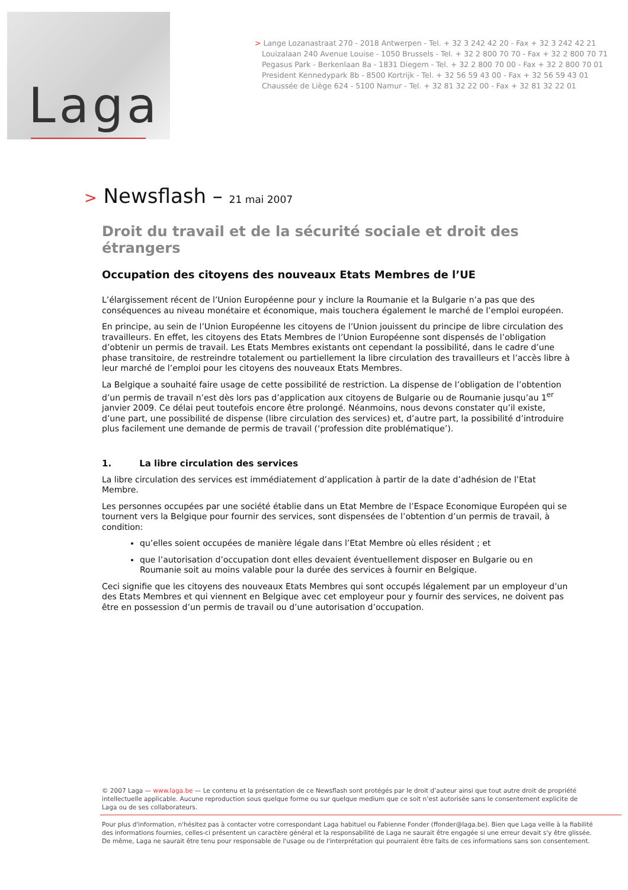Laga
> Lange Lozanastraat 270 - 2018 Antwerpen - Tel. + 32 3 242 42 20 - Fax + 32 3 242 42 21
Louizalaan 240 Avenue Louise - 1050 Brussels - Tel. + 32 2 800 70 70 - Fax + 32 2 800 70 71
Pegasus Park - Berkenlaan 8a - 1831 Diegem - Tel. + 32 2 800 70 00 - Fax + 32 2 800 70 01
President Kennedypark 8b - 8500 Kortrijk - Tel. + 32 56 59 43 00 - Fax + 32 56 59 43 01
Chaussée de Liège 624 - 5100 Namur - Tel. + 32 81 32 22 00 - Fax + 32 81 32 22 01
> Newsflash – 21 mai 2007
Droit du travail et de la sécurité sociale et droit des étrangers
Occupation des citoyens des nouveaux Etats Membres de l’UE
L’élargissement récent de l’Union Européenne pour y inclure la Roumanie et la Bulgarie n’a pas que des conséquences au niveau monétaire et économique, mais touchera également le marché de l’emploi européen.
En principe, au sein de l’Union Européenne les citoyens de l’Union jouissent du principe de libre circulation des travailleurs. En effet, les citoyens des Etats Membres de l’Union Européenne sont dispensés de l’obligation d’obtenir un permis de travail. Les Etats Membres existants ont cependant la possibilité, dans le cadre d’une phase transitoire, de restreindre totalement ou partiellement la libre circulation des travailleurs et l’accès libre à leur marché de l’emploi pour les citoyens des nouveaux Etats Membres.
La Belgique a souhaité faire usage de cette possibilité de restriction. La dispense de l’obligation de l’obtention d’un permis de travail n’est dès lors pas d’application aux citoyens de Bulgarie ou de Roumanie jusqu’au 1<sup>er</sup> janvier 2009. Ce délai peut toutefois encore être prolongé. Néanmoins, nous devons constater qu’il existe, d’une part, une possibilité de dispense (libre circulation des services) et, d’autre part, la possibilité d’introduire plus facilement une demande de permis de travail (‘profession dite problématique’).
1. La libre circulation des services
La libre circulation des services est immédiatement d’application à partir de la date d’adhésion de l’Etat Membre.
Les personnes occupées par une société établie dans un Etat Membre de l’Espace Economique Européen qui se tournent vers la Belgique pour fournir des services, sont dispensées de l’obtention d’un permis de travail, à condition:
qu’elles soient occupées de manière légale dans l’Etat Membre où elles résident ; et
que l’autorisation d’occupation dont elles devaient éventuellement disposer en Bulgarie ou en Roumanie soit au moins valable pour la durée des services à fournir en Belgique.
Ceci signifie que les citoyens des nouveaux Etats Membres qui sont occupés légalement par un employeur d’un des Etats Membres et qui viennent en Belgique avec cet employeur pour y fournir des services, ne doivent pas être en possession d’un permis de travail ou d’une autorisation d’occupation.
© 2007 Laga — www.laga.be — Le contenu et la présentation de ce Newsflash sont protégés par le droit d’auteur ainsi que tout autre droit de propriété intellectuelle applicable. Aucune reproduction sous quelque forme ou sur quelque medium que ce soit n’est autorisée sans le consentement explicite de Laga ou de ses collaborateurs.
Pour plus d'information, n'hésitez pas à contacter votre correspondant Laga habituel ou Fabienne Fonder (ffonder@laga.be). Bien que Laga veille à la fiabilité des informations fournies, celles-ci présentent un caractère général et la responsabilité de Laga ne saurait être engagée si une erreur devait s'y être glissée. De même, Laga ne saurait être tenu pour responsable de l'usage ou de l'interprétation qui pourraient être faits de ces informations sans son consentement.